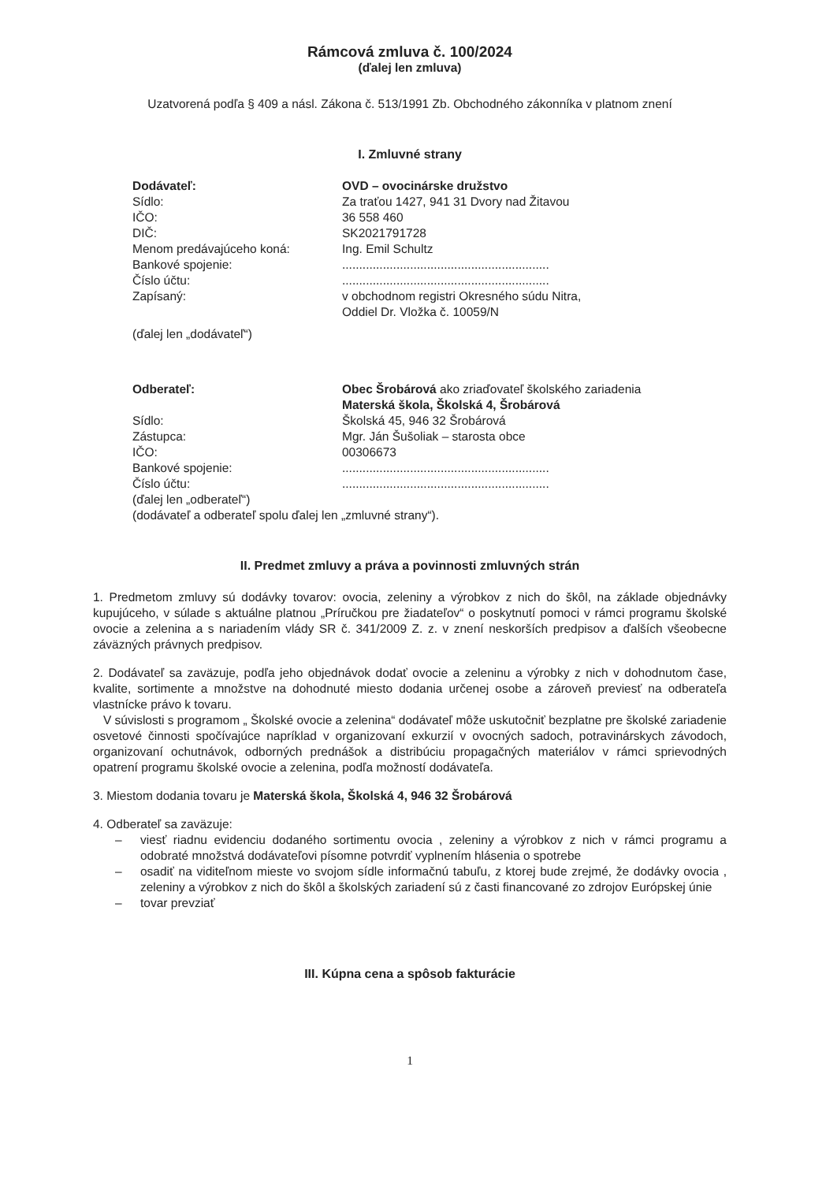Rámcová zmluva č. 100/2024
(ďalej len zmluva)
Uzatvorená podľa § 409 a násl. Zákona č. 513/1991 Zb. Obchodného zákonníka v platnom znení
I. Zmluvné strany
| Dodávateľ: | OVD – ovocinárske družstvo |
| Sídlo: | Za traťou 1427, 941 31 Dvory nad Žitavou |
| IČO: | 36 558 460 |
| DIČ: | SK2021791728 |
| Menom predávajúceho koná: | Ing. Emil Schultz |
| Bankové spojenie: | ............................................................. |
| Číslo účtu: | ............................................................. |
| Zapísaný: | v obchodnom registri Okresného súdu Nitra, Oddiel Dr. Vložka č. 10059/N |
| (ďalej len „dodávateľ“) | |
| Odberateľ: | Obec Šrobárová ako zriaďovateľ školského zariadenia Materská škola, Školská 4, Šrobárová |
| Sídlo: | Školská 45, 946 32 Šrobárová |
| Zástupca: | Mgr. Ján Šušoliak – starosta obce |
| IČO: | 00306673 |
| Bankové spojenie: | ............................................................. |
| Číslo účtu: | ............................................................. |
| (ďalej len „odberateľ“) (dodávateľ a odberateľ spolu ďalej len „zmluvné strany“). | |
II. Predmet zmluvy a práva a povinnosti zmluvných strán
1. Predmetom zmluvy sú dodávky tovarov: ovocia, zeleniny a výrobkov z nich do škôl, na základe objednávky kupujúceho, v súlade s aktuálne platnou „Príručkou pre žiadateľov“ o poskytnutí pomoci v rámci programu školské ovocie a zelenina a s nariadením vlády SR č. 341/2009 Z. z. v znení neskorších predpisov a ďalších všeobecne záväzných právnych predpisov.
2. Dodávateľ sa zaväzuje, podľa jeho objednávok dodať ovocie a zeleninu a výrobky z nich v dohodnutom čase, kvalite, sortimente a množstve na dohodnuté miesto dodania určenej osobe a zároveň previesť na odberateľa vlastnícke právo k tovaru.
V súvislosti s programom „ Školské ovocie a zelenina“ dodávateľ môže uskutočniť bezplatne pre školské zariadenie osvetové činnosti spočívajúce napríklad v organizovaní exkurzií v ovocných sadoch, potravinárskych závodoch, organizovaní ochutnávok, odborných prednášok a distribúciu propagačných materiálov v rámci sprievodných opatrení programu školské ovocie a zelenina, podľa možností dodávateľa.
3. Miestom dodania tovaru je Materská škola, Školská 4, 946 32 Šrobárová
4. Odberateľ sa zaväzuje:
– viesť riadnu evidenciu dodaného sortimentu ovocia , zeleniny a výrobkov z nich v rámci programu a odobraté množstvá dodávateľovi písomne potvrdiť vyplnením hlásenia o spotrebe
– osadiť na viditeľnom mieste vo svojom sídle informačnú tabuľu, z ktorej bude zrejmé, že dodávky ovocia , zeleniny a výrobkov z nich do škôl a školských zariadení sú z časti financované zo zdrojov Európskej únie
– tovar prevziať
III. Kúpna cena a spôsob fakturácie
1